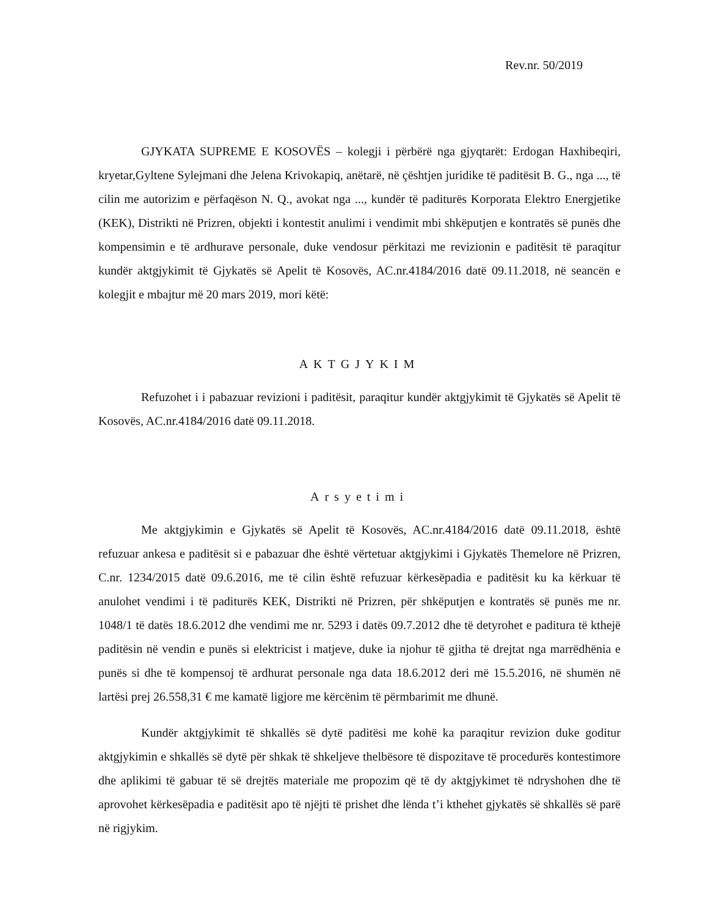Rev.nr. 50/2019
GJYKATA SUPREME E KOSOVËS – kolegji i përbërë nga gjyqtarët: Erdogan Haxhibeqiri, kryetar,Gyltene Sylejmani dhe Jelena Krivokapiq, anëtarë, në çështjen juridike të paditësit B. G., nga ..., të cilin me autorizim e përfaqëson N. Q., avokat nga ..., kundër të paditurës Korporata Elektro Energjetike (KEK), Distrikti në Prizren, objekti i kontestit anulimi i vendimit mbi shkëputjen e kontratës së punës dhe kompensimin e të ardhurave personale, duke vendosur përkitazi me revizionin e paditësit të paraqitur kundër aktgjykimit të Gjykatës së Apelit të Kosovës, AC.nr.4184/2016 datë 09.11.2018, në seancën e kolegjit e mbajtur më 20 mars 2019, mori këtë:
AKTGJYKIM
Refuzohet i i pabazuar revizioni i paditësit, paraqitur kundër aktgjykimit të Gjykatës së Apelit të Kosovës, AC.nr.4184/2016 datë 09.11.2018.
Arsyetimi
Me aktgjykimin e Gjykatës së Apelit të Kosovës, AC.nr.4184/2016 datë 09.11.2018, është refuzuar ankesa e paditësit si e pabazuar dhe është vërtetuar aktgjykimi i Gjykatës Themelore në Prizren, C.nr. 1234/2015 datë 09.6.2016, me të cilin është refuzuar kërkesëpadia e paditësit ku ka kërkuar të anulohet vendimi i të paditurës KEK, Distrikti në Prizren, për shkëputjen e kontratës së punës me nr. 1048/1 të datës 18.6.2012 dhe vendimi me nr. 5293 i datës 09.7.2012 dhe të detyrohet e paditura të kthejë paditësin në vendin e punës si elektricist i matjeve, duke ia njohur të gjitha të drejtat nga marrëdhënia e punës si dhe të kompensoj të ardhurat personale nga data 18.6.2012 deri më 15.5.2016, në shumën në lartësi prej 26.558,31 € me kamatë ligjore me kërcënim të përmbarimit me dhunë.
Kundër aktgjykimit të shkallës së dytë paditësi me kohë ka paraqitur revizion duke goditur aktgjykimin e shkallës së dytë për shkak të shkeljeve thelbësore të dispozitave të procedurës kontestimore dhe aplikimi të gabuar të së drejtës materiale me propozim që të dy aktgjykimet të ndryshohen dhe të aprovohet kërkesëpadia e paditësit apo të njëjti të prishet dhe lënda t’i kthehet gjykatës së shkallës së parë në rigjykim.